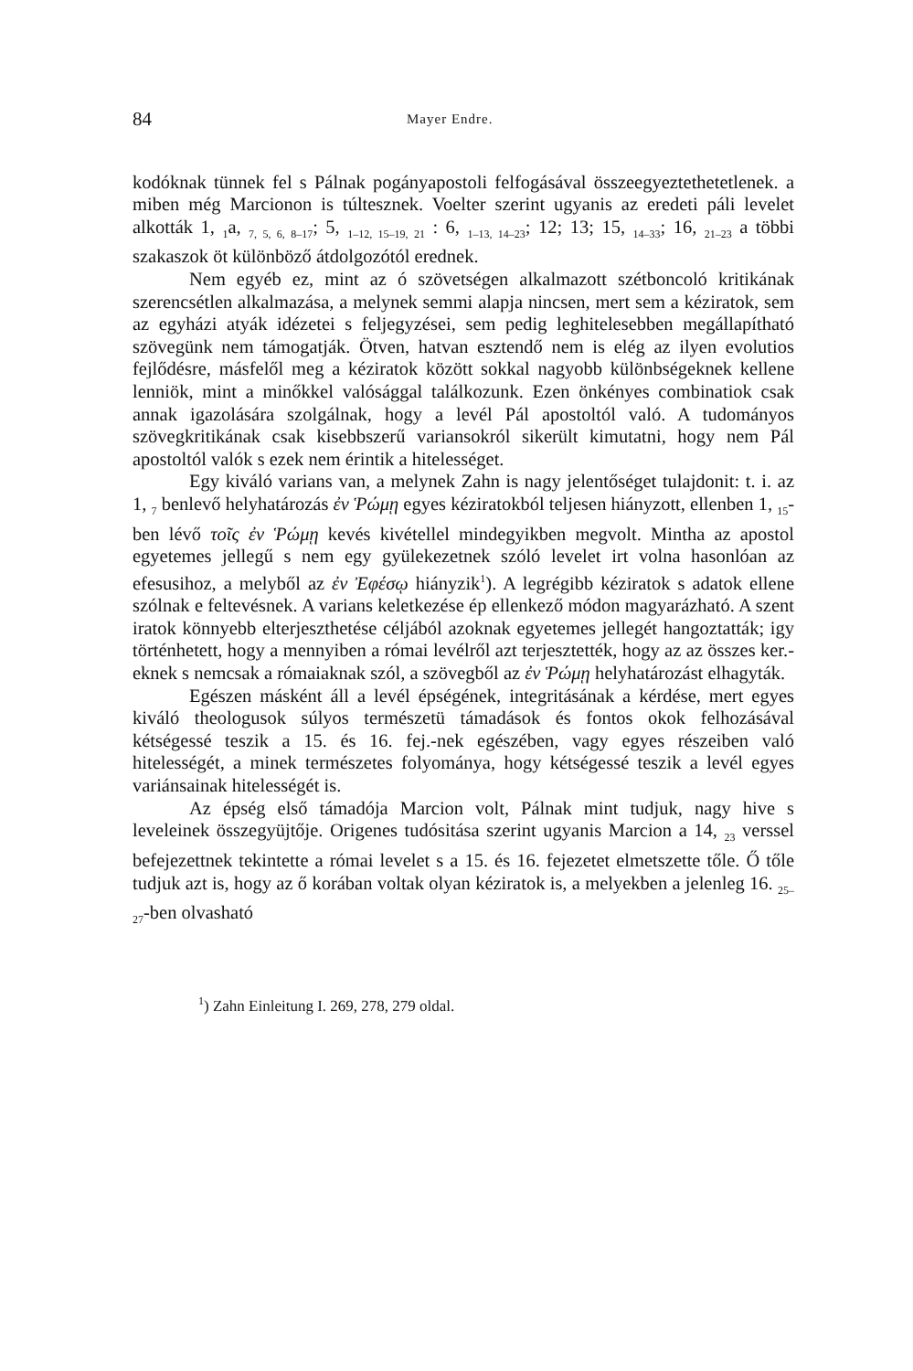84 Mayer Endre.
kodóknak tünnek fel s Pálnak pogányapostoli felfogásával összeegyeztethetetlenek. a miben még Marcionon is túltesznek. Voelter szerint ugyanis az eredeti páli levelet alkották 1, <sub>1</sub>a, <sub>7, 5, 6, 8–17</sub>; 5, <sub>1–12, 15–19, 21</sub> : 6, <sub>1–13, 14–23</sub>; 12; 13; 15, <sub>14–33</sub>; 16, <sub>21–23</sub> a többi szakaszok öt különböző átdolgozótól erednek.
Nem egyéb ez, mint az ó szövetségen alkalmazott szétboncoló kritikának szerencsétlen alkalmazása, a melynek semmi alapja nincsen, mert sem a kéziratok, sem az egyházi atyák idézetei s feljegyzései, sem pedig leghitelesebben megállapítható szövegünk nem támogatják. Ötven, hatvan esztendő nem is elég az ilyen evolutios fejlődésre, másfelől meg a kéziratok között sokkal nagyobb különbségeknek kellene lenniök, mint a minőkkel valósággal találkozunk. Ezen önkényes combinatiok csak annak igazolására szolgálnak, hogy a levél Pál apostoltól való. A tudományos szövegkritikának csak kisebbszerű variansokról sikerült kimutatni, hogy nem Pál apostoltól valók s ezek nem érintik a hitelességet.
Egy kiváló varians van, a melynek Zahn is nagy jelentőséget tulajdonit: t. i. az 1, <sub>7</sub> benlevő helyhatározás ἐν Ῥώμῃ egyes kéziratokból teljesen hiányzott, ellenben 1, <sub>15</sub>-ben lévő τοῖς ἐν Ῥώμῃ kevés kivétellel mindegyikben megvolt. Mintha az apostol egyetemes jellegű s nem egy gyülekezetnek szóló levelet irt volna hasonlóan az efesusihoz, a melyből az ἐν Ἐφέσῳ hiányzik<sup>1</sup>). A legrégibb kéziratok s adatok ellene szólnak e feltevésnek. A varians keletkezése ép ellenkező módon magyarázható. A szent iratok könnyebb elterjeszthetése céljából azoknak egyetemes jellegét hangoztatták; igy történhetett, hogy a mennyiben a római levélről azt terjesztették, hogy az az összes ker.-eknek s nemcsak a rómaiaknak szól, a szövegből az ἐν Ῥώμῃ helyhatározást elhagyták.
Egészen másként áll a levél épségének, integritásának a kérdése, mert egyes kiváló theologusok súlyos természetü támadások és fontos okok felhozásával kétségessé teszik a 15. és 16. fej.-nek egészében, vagy egyes részeiben való hitelességét, a minek természetes folyománya, hogy kétségessé teszik a levél egyes variánsainak hitelességét is.
Az épség első támadója Marcion volt, Pálnak mint tudjuk, nagy hive s leveleinek összegyüjtője. Origenes tudósitása szerint ugyanis Marcion a 14, <sub>23</sub> verssel befejezettnek tekintette a római levelet s a 15. és 16. fejezetet elmetszette tőle. Ő tőle tudjuk azt is, hogy az ő korában voltak olyan kéziratok is, a melyekben a jelenleg 16. <sub>25–27</sub>-ben olvasható
<sup>1</sup>) Zahn Einleitung I. 269, 278, 279 oldal.